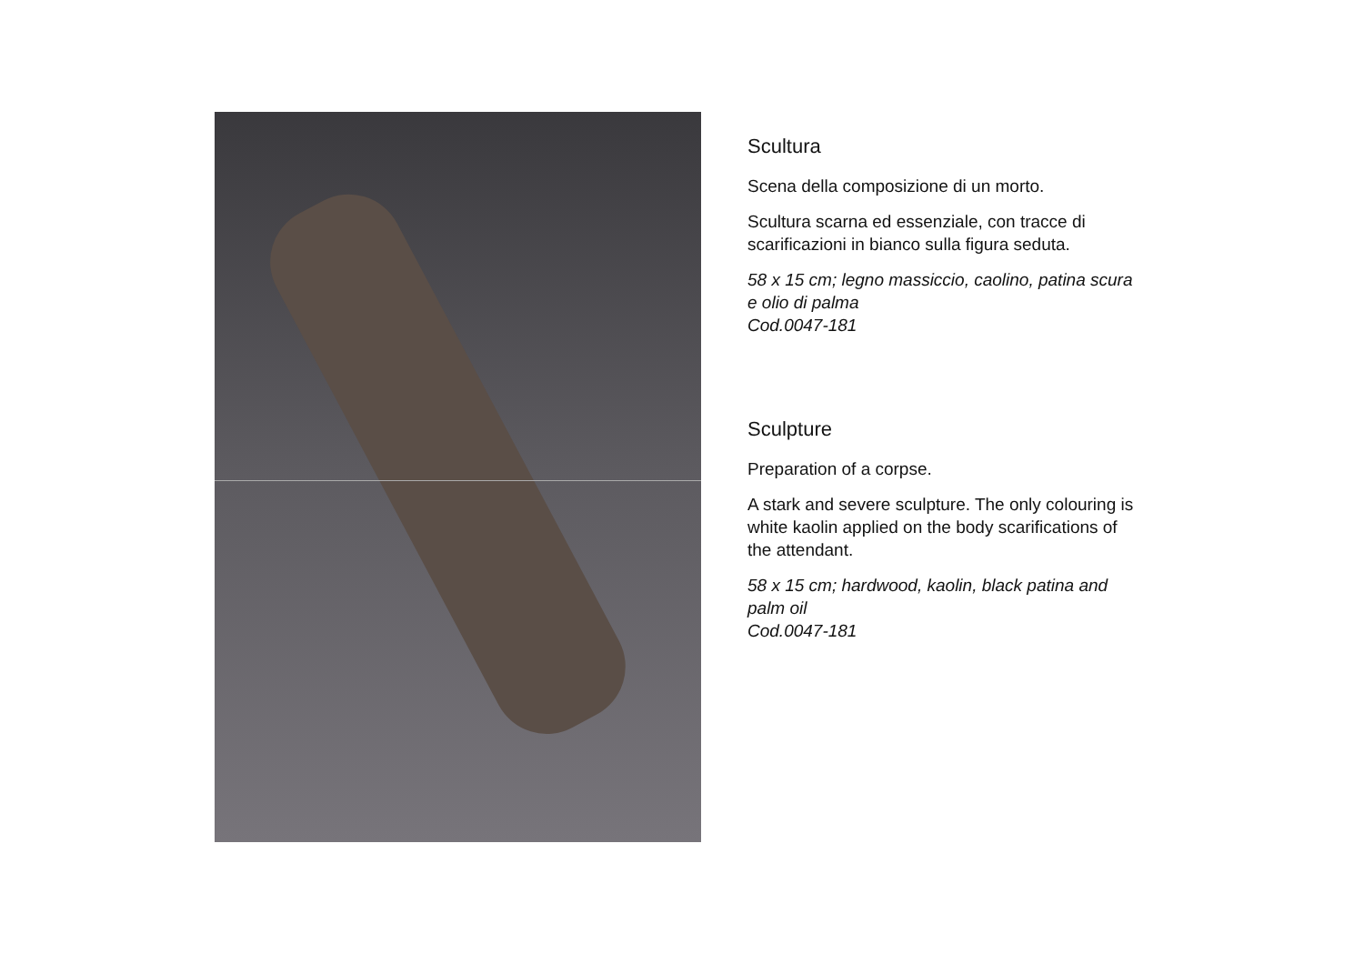Scultura
Scena della composizione di un morto.
Scultura scarna ed essenziale, con tracce di scarificazioni in bianco sulla figura seduta.
58 x 15 cm; legno massiccio, caolino, patina scura e olio di palma
Cod.0047-181
Sculpture
Preparation of a corpse.
A stark and severe sculpture. The only colouring is white kaolin applied on the body scarifications of the attendant.
58 x 15 cm; hardwood, kaolin, black patina and palm oil
Cod.0047-181